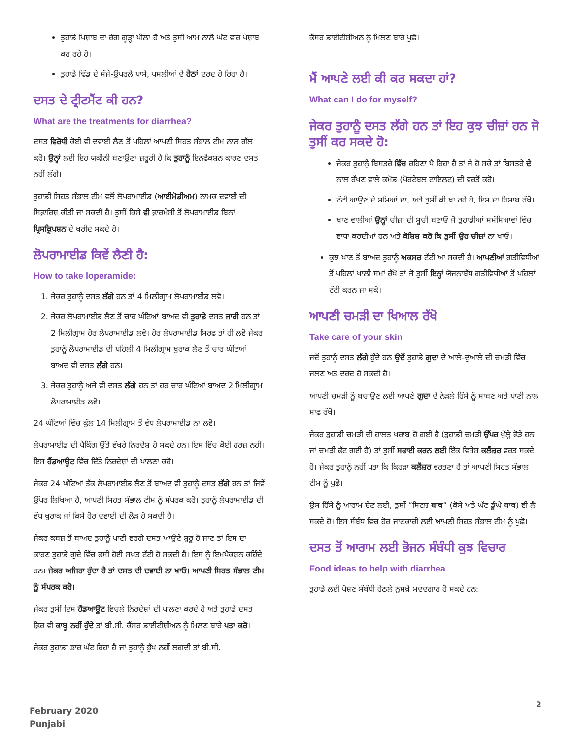ਤੁਹਾਡੇ ਪਿਸ਼ਾਬ ਦਾ ਰੰਗ ਗੂੜ੍ਹਾ ਪੀਲਾ ਹੈ ਅਤੇ ਤੁਸੀਂ ਆਮ ਨਾਲੋਂ ਘੱਟ ਵਾਰ ਪੇਸ਼ਾਬ ਕਰ ਰਹੇ ਹੋ।
ਤੁਹਾਡੇ ਢਿੱਡ ਦੇ ਸੱਜੇ-ਉਪਰਲੇ ਪਾਸੇ, ਪਸਲੀਆਂ ਦੇ ਹੇਠਾਂ ਦਰਦ ਹੋ ਰਿਹਾ ਹੈ।
ਦਸਤ ਦੇ ਟ੍ਰੀਟਮੈਂਟ ਕੀ ਹਨ?
What are the treatments for diarrhea?
ਦਸਤ ਵਿਰੋਧੀ ਕੋਈ ਵੀ ਦਵਾਈ ਲੈਣ ਤੋਂ ਪਹਿਲਾਂ ਆਪਣੀ ਸਿਹਤ ਸੰਭਾਲ ਟੀਮ ਨਾਲ ਗੱਲ ਕਰੋ। ਉਨ੍ਹਾਂ ਲਈ ਇਹ ਯਕੀਨੀ ਬਣਾਉਣਾ ਜ਼ਰੂਰੀ ਹੈ ਕਿ ਤੁਹਾਨੂੰ ਇਨਫੈਕਸ਼ਨ ਕਾਰਣ ਦਸਤ ਨਹੀਂ ਲੱਗੇ।
ਤੁਹਾਡੀ ਸਿਹਤ ਸੰਭਾਲ ਟੀਮ ਵਲੋਂ ਲੋਪਰਾਮਾਈਡ (ਆਈਮੋਡੀਅਮ) ਨਾਮਕ ਦਵਾਈ ਦੀ ਸਿਫ਼ਾਰਿਸ਼ ਕੀਤੀ ਜਾ ਸਕਦੀ ਹੈ। ਤੁਸੀਂ ਕਿਸੇ ਵੀ ਫ਼ਾਰਮੇਸੀ ਤੋਂ ਲੋਪਰਾਮਾਈਡ ਬਿਨਾਂ ਪ੍ਰਿਸਕ੍ਰਿਪਸ਼ਨ ਦੇ ਖਰੀਦ ਸਕਦੇ ਹੋ।
ਲੋਪਰਾਮਾਈਡ ਕਿਵੇਂ ਲੈਣੀ ਹੈ:
How to take loperamide:
1. ਜੇਕਰ ਤੁਹਾਨੂੰ ਦਸਤ ਲੱਗੇ ਹਨ ਤਾਂ 4 ਮਿਲੀਗ੍ਰਾਮ ਲੋਪਰਾਮਾਈਡ ਲਵੋ।
2. ਜੇਕਰ ਲੋਪਰਾਮਾਈਡ ਲੈਣ ਤੋਂ ਚਾਰ ਘੰਟਿਆਂ ਬਾਅਦ ਵੀ ਤੁਹਾਡੇ ਦਸਤ ਜਾਰੀ ਹਨ ਤਾਂ 2 ਮਿਲੀਗ੍ਰਾਮ ਹੋਰ ਲੋਪਰਾਮਾਈਡ ਲਵੋ। ਹੋਰ ਲੋਪਰਾਮਾਈਡ ਸਿਰਫ਼ ਤਾਂ ਹੀ ਲਵੋ ਜੇਕਰ ਤੁਹਾਨੂੰ ਲੋਪਰਾਮਾਈਡ ਦੀ ਪਹਿਲੀ 4 ਮਿਲੀਗ੍ਰਾਮ ਖੁਰਾਕ ਲੈਣ ਤੋਂ ਚਾਰ ਘੰਟਿਆਂ ਬਾਅਦ ਵੀ ਦਸਤ ਲੱਗੇ ਹਨ।
3. ਜੇਕਰ ਤੁਹਾਨੂੰ ਅਜੇ ਵੀ ਦਸਤ ਲੱਗੇ ਹਨ ਤਾਂ ਹਰ ਚਾਰ ਘੰਟਿਆਂ ਬਾਅਦ 2 ਮਿਲੀਗ੍ਰਾਮ ਲੋਪਰਾਮਾਈਡ ਲਵੋ।
24 ਘੰਟਿਆਂ ਵਿੱਚ ਕੁੱਲ 14 ਮਿਲੀਗ੍ਰਾਮ ਤੋਂ ਵੱਧ ਲੋਪਰਾਮਾਈਡ ਨਾ ਲਵੋ।
ਲੋਪਰਾਮਾਈਡ ਦੀ ਪੈਕਿੰਗ ਉੱਤੇ ਵੱਖਰੇ ਨਿਰਦੇਸ਼ ਹੋ ਸਕਦੇ ਹਨ। ਇਸ ਵਿੱਚ ਕੋਈ ਹਰਜ਼ ਨਹੀਂ। ਇਸ ਹੈਂਡਆਊਟ ਵਿੱਚ ਦਿੱਤੇ ਨਿਰਦੇਸ਼ਾਂ ਦੀ ਪਾਲਣਾ ਕਰੋ।
ਜੇਕਰ 24 ਘੰਟਿਆਂ ਤੱਕ ਲੋਪਰਾਮਾਈਡ ਲੈਣ ਤੋਂ ਬਾਅਦ ਵੀ ਤੁਹਾਨੂੰ ਦਸਤ ਲੱਗੇ ਹਨ ਤਾਂ ਜਿਵੇਂ ਉੱਪਰ ਲਿਖਿਆ ਹੈ, ਆਪਣੀ ਸਿਹਤ ਸੰਭਾਲ ਟੀਮ ਨੂੰ ਸੰਪਰਕ ਕਰੋ। ਤੁਹਾਨੂੰ ਲੋਪਰਾਮਾਈਡ ਦੀ ਵੱਧ ਖੁਰਾਕ ਜਾਂ ਕਿਸੇ ਹੋਰ ਦਵਾਈ ਦੀ ਲੋੜ ਹੋ ਸਕਦੀ ਹੈ।
ਜੇਕਰ ਕਬਜ਼ ਤੋਂ ਬਾਅਦ ਤੁਹਾਨੂੰ ਪਾਣੀ ਵਰਗੇ ਦਸਤ ਆਉਣੇ ਸ਼ੁਰੂ ਹੋ ਜਾਣ ਤਾਂ ਇਸ ਦਾ ਕਾਰਣ ਤੁਹਾਡੇ ਗੁਦੇ ਵਿੱਚ ਫਸੀ ਹੋਈ ਸਖ਼ਤ ਟੱਟੀ ਹੋ ਸਕਦੀ ਹੈ। ਇਸ ਨੂੰ ਇਮਪੈਕਸ਼ਨ ਕਹਿੰਦੇ ਹਨ। ਜੇਕਰ ਅਜਿਹਾ ਹੁੰਦਾ ਹੈ ਤਾਂ ਦਸਤ ਦੀ ਦਵਾਈ ਨਾ ਖਾਓ। ਆਪਣੀ ਸਿਹਤ ਸੰਭਾਲ ਟੀਮ ਨੂੰ ਸੰਪਰਕ ਕਰੋ।
ਜੇਕਰ ਤੁਸੀਂ ਇਸ ਹੈਂਡਆਊਟ ਵਿਚਲੇ ਨਿਰਦੇਸ਼ਾਂ ਦੀ ਪਾਲਣਾ ਕਰਦੇ ਹੋ ਅਤੇ ਤੁਹਾਡੇ ਦਸਤ ਫ਼ਿਰ ਵੀ ਕਾਬੂ ਨਹੀਂ ਹੁੰਦੇ ਤਾਂ ਬੀ.ਸੀ. ਕੈਂਸਰ ਡਾਈਟੀਸ਼ੀਅਨ ਨੂੰ ਮਿਲਣ ਬਾਰੇ ਪਤਾ ਕਰੋ।
ਜੇਕਰ ਤੁਹਾਡਾ ਭਾਰ ਘੱਟ ਰਿਹਾ ਹੈ ਜਾਂ ਤੁਹਾਨੂੰ ਭੁੱਖ ਨਹੀਂ ਲਗਦੀ ਤਾਂ ਬੀ.ਸੀ.
ਕੈਂਸਰ ਡਾਈਟੀਸ਼ੀਅਨ ਨੂੰ ਮਿਲਣ ਬਾਰੇ ਪੁਛੋ।
ਮੈਂ ਆਪਣੇ ਲਈ ਕੀ ਕਰ ਸਕਦਾ ਹਾਂ?
What can I do for myself?
ਜੇਕਰ ਤੁਹਾਨੂੰ ਦਸਤ ਲੱਗੇ ਹਨ ਤਾਂ ਇਹ ਕੁਝ ਚੀਜ਼ਾਂ ਹਨ ਜੋ ਤੁਸੀਂ ਕਰ ਸਕਦੇ ਹੋ:
ਜੇਕਰ ਤੁਹਾਨੂੰ ਬਿਸਤਰੇ ਵਿੱਚ ਰਹਿਣਾ ਪੈ ਰਿਹਾ ਹੈ ਤਾਂ ਜੇ ਹੋ ਸਕੇ ਤਾਂ ਬਿਸਤਰੇ ਦੇ ਨਾਲ ਰੱਖਣ ਵਾਲੇ ਕਮੋਡ (ਪੋਰਟੇਬਲ ਟਾਇਲਟ) ਦੀ ਵਰਤੋਂ ਕਰੋ।
ਟੱਟੀ ਆਉਣ ਦੇ ਸਮਿਆਂ ਦਾ, ਅਤੇ ਤੁਸੀਂ ਕੀ ਖਾ ਰਹੇ ਹੋ, ਇਸ ਦਾ ਹਿਸਾਬ ਰੱਖੋ।
ਖਾਣ ਵਾਲੀਆਂ ਉਨ੍ਹਾਂ ਚੀਜ਼ਾਂ ਦੀ ਸੂਚੀ ਬਣਾਓ ਜੋ ਤੁਹਾਡੀਆਂ ਸਮੱਸਿਆਵਾਂ ਵਿੱਚ ਵਾਧਾ ਕਰਦੀਆਂ ਹਨ ਅਤੇ ਕੋਸ਼ਿਸ਼ ਕਰੋ ਕਿ ਤੁਸੀਂ ਉਹ ਚੀਜ਼ਾਂ ਨਾ ਖਾਓ।
ਕੁਝ ਖਾਣ ਤੋਂ ਬਾਅਦ ਤੁਹਾਨੂੰ ਅਕਸਰ ਟੱਟੀ ਆ ਸਕਦੀ ਹੈ। ਆਪਣੀਆਂ ਗਤੀਵਿਧੀਆਂ ਤੋਂ ਪਹਿਲਾਂ ਖਾਲੀ ਸਮਾਂ ਰੱਖੋ ਤਾਂ ਜੋ ਤੁਸੀਂ ਇਨ੍ਹਾਂ ਯੋਜਨਾਬੱਧ ਗਤੀਵਿਧੀਆਂ ਤੋਂ ਪਹਿਲਾਂ ਟੱਟੀ ਕਰਨ ਜਾ ਸਕੋ।
ਆਪਣੀ ਚਮੜੀ ਦਾ ਖਿਆਲ ਰੱਖੋ
Take care of your skin
ਜਦੋਂ ਤੁਹਾਨੂੰ ਦਸਤ ਲੱਗੇ ਹੁੰਦੇ ਹਨ ਉਦੋਂ ਤੁਹਾਡੇ ਗੁਦਾ ਦੇ ਆਲੇ-ਦੁਆਲੇ ਦੀ ਚਮੜੀ ਵਿੱਚ ਜਲਣ ਅਤੇ ਦਰਦ ਹੋ ਸਕਦੀ ਹੈ।
ਆਪਣੀ ਚਮੜੀ ਨੂੰ ਬਚਾਉਣ ਲਈ ਆਪਣੇ ਗੁਦਾ ਦੇ ਨੇੜਲੇ ਹਿੱਸੇ ਨੂੰ ਸਾਬਣ ਅਤੇ ਪਾਣੀ ਨਾਲ ਸਾਫ਼ ਰੱਖੋ।
ਜੇਕਰ ਤੁਹਾਡੀ ਚਮੜੀ ਦੀ ਹਾਲਤ ਖਰਾਬ ਹੋ ਗਈ ਹੈ (ਤੁਹਾਡੀ ਚਮੜੀ ਉੱਪਰ ਖੁੱਲ੍ਹੇ ਫ਼ੋੜੇ ਹਨ ਜਾਂ ਚਮੜੀ ਫੱਟ ਗਈ ਹੈ) ਤਾਂ ਤੁਸੀਂ ਸਫਾਈ ਕਰਨ ਲਈ ਇੱਕ ਵਿਸ਼ੇਸ਼ ਕਲੈਂਜ਼ਰ ਵਰਤ ਸਕਦੇ ਹੋ। ਜੇਕਰ ਤੁਹਾਨੂੰ ਨਹੀਂ ਪਤਾ ਕਿ ਕਿਹੜਾ ਕਲੈਂਜ਼ਰ ਵਰਤਣਾ ਹੈ ਤਾਂ ਆਪਣੀ ਸਿਹਤ ਸੰਭਾਲ ਟੀਮ ਨੂੰ ਪੁਛੋ।
ਉਸ ਹਿੱਸੇ ਨੂੰ ਆਰਾਮ ਦੇਣ ਲਈ, ਤੁਸੀਂ “ਸਿਟਜ਼ ਬਾਥ” (ਕੋਸੇ ਅਤੇ ਘੱਟ ਡੂੰਘੇ ਬਾਥ) ਵੀ ਲੈ ਸਕਦੇ ਹੋ। ਇਸ ਸੰਬੰਧ ਵਿਚ ਹੋਰ ਜਾਣਕਾਰੀ ਲਈ ਆਪਣੀ ਸਿਹਤ ਸੰਭਾਲ ਟੀਮ ਨੂੰ ਪੁਛੋ।
ਦਸਤ ਤੋਂ ਆਰਾਮ ਲਈ ਭੋਜਨ ਸੰਬੰਧੀ ਕੁਝ ਵਿਚਾਰ
Food ideas to help with diarrhea
ਤੁਹਾਡੇ ਲਈ ਪੋਸ਼ਣ ਸੰਬੰਧੀ ਹੇਠਲੇ ਨੁਸਖ਼ੇ ਮਦਦਗਾਰ ਹੋ ਸਕਦੇ ਹਨ:
February 2020
Punjabi
2